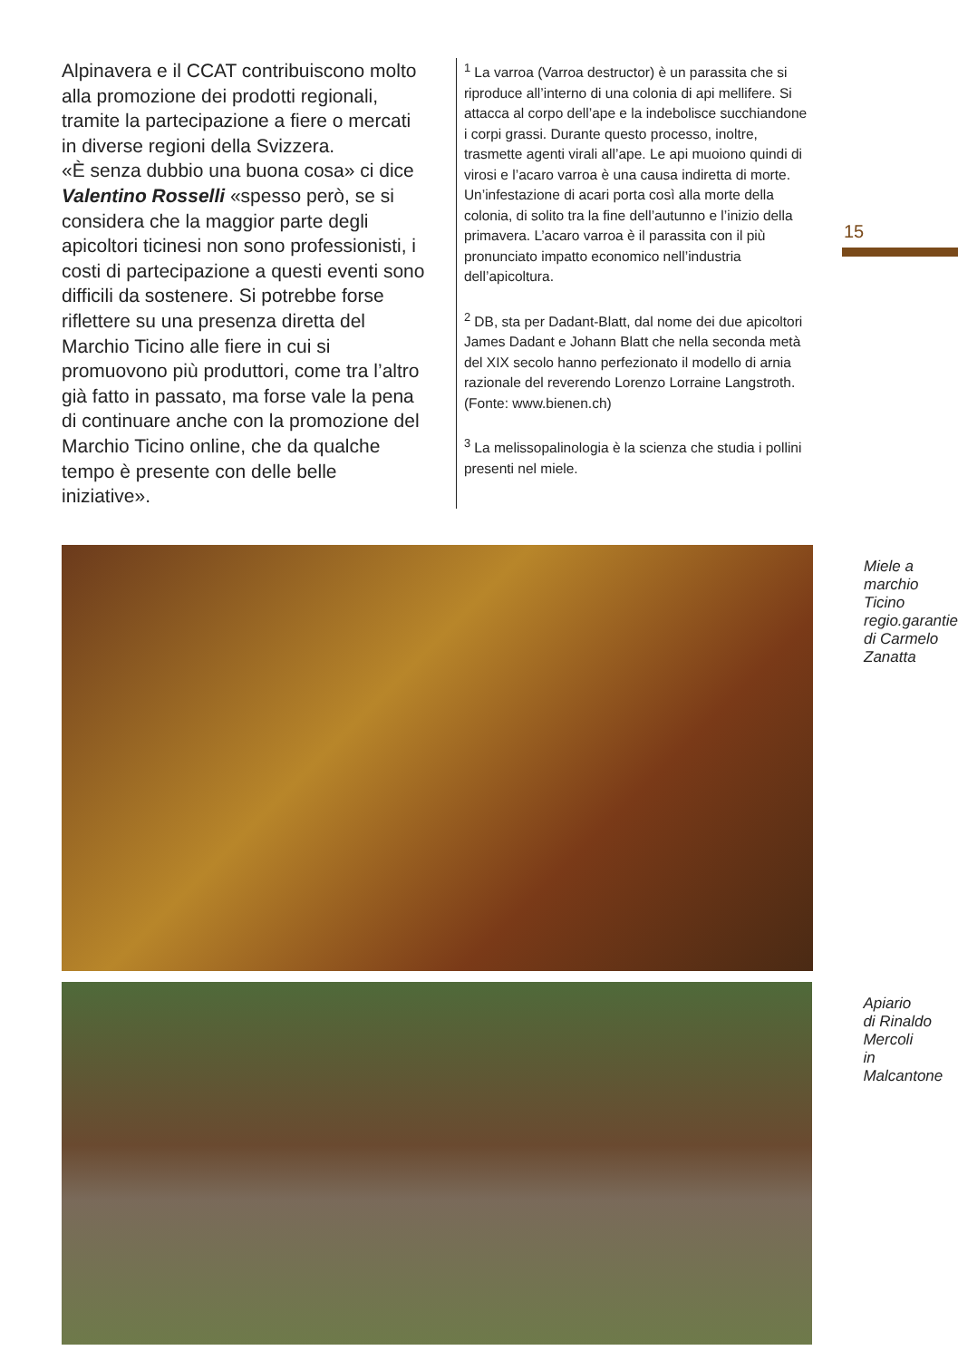Alpinavera e il CCAT contribuiscono molto alla promozione dei prodotti regionali, tramite la partecipazione a fiere o mercati in diverse regioni della Svizzera.
«È senza dubbio una buona cosa» ci dice Valentino Rosselli «spesso però, se si considera che la maggior parte degli apicoltori ticinesi non sono professionisti, i costi di partecipazione a questi eventi sono difficili da sostenere. Si potrebbe forse riflettere su una presenza diretta del Marchio Ticino alle fiere in cui si promuovono più produttori, come tra l’altro già fatto in passato, ma forse vale la pena di continuare anche con la promozione del Marchio Ticino online, che da qualche tempo è presente con delle belle iniziative».
<sup>1</sup> La varroa (Varroa destructor) è un parassita che si riproduce all’interno di una colonia di api mellifere. Si attacca al corpo dell’ape e la indebolisce succhiandone i corpi grassi. Durante questo processo, inoltre, trasmette agenti virali all’ape. Le api muoiono quindi di virosi e l’acaro varroa è una causa indiretta di morte. Un’infestazione di acari porta così alla morte della colonia, di solito tra la fine dell’autunno e l’inizio della primavera. L’acaro varroa è il parassita con il più pronunciato impatto economico nell’industria dell’apicoltura.
<sup>2</sup> DB, sta per Dadant-Blatt, dal nome dei due apicoltori James Dadant e Johann Blatt che nella seconda metà del XIX secolo hanno perfezionato il modello di arnia razionale del reverendo Lorenzo Lorraine Langstroth.
(Fonte: www.bienen.ch)
<sup>3</sup> La melissopalinologia è la scienza che studia i pollini presenti nel miele.
15
Miele a
marchio
Ticino
regio.garantie
di Carmelo
Zanatta
Apiario
di Rinaldo
Mercoli
in Malcantone